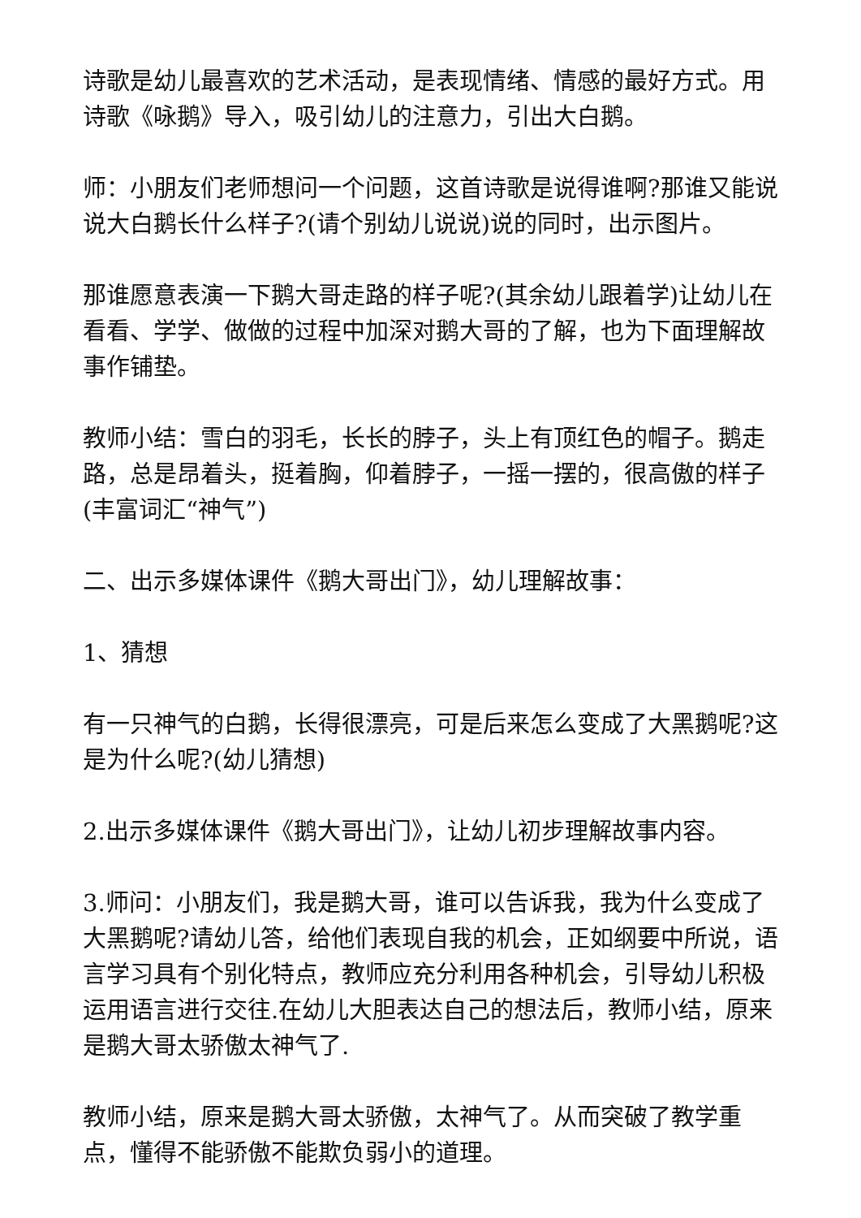诗歌是幼儿最喜欢的艺术活动，是表现情绪、情感的最好方式。用诗歌《咏鹅》导入，吸引幼儿的注意力，引出大白鹅。
师：小朋友们老师想问一个问题，这首诗歌是说得谁啊?那谁又能说说大白鹅长什么样子?(请个别幼儿说说)说的同时，出示图片。
那谁愿意表演一下鹅大哥走路的样子呢?(其余幼儿跟着学)让幼儿在看看、学学、做做的过程中加深对鹅大哥的了解，也为下面理解故事作铺垫。
教师小结：雪白的羽毛，长长的脖子，头上有顶红色的帽子。鹅走路，总是昂着头，挺着胸，仰着脖子，一摇一摆的，很高傲的样子(丰富词汇“神气”)
二、出示多媒体课件《鹅大哥出门》，幼儿理解故事：
1、猜想
有一只神气的白鹅，长得很漂亮，可是后来怎么变成了大黑鹅呢?这是为什么呢?(幼儿猜想)
2.出示多媒体课件《鹅大哥出门》，让幼儿初步理解故事内容。
3.师问：小朋友们，我是鹅大哥，谁可以告诉我，我为什么变成了大黑鹅呢?请幼儿答，给他们表现自我的机会，正如纲要中所说，语言学习具有个别化特点，教师应充分利用各种机会，引导幼儿积极运用语言进行交往.在幼儿大胆表达自己的想法后，教师小结，原来是鹅大哥太骄傲太神气了.
教师小结，原来是鹅大哥太骄傲，太神气了。从而突破了教学重点，懂得不能骄傲不能欺负弱小的道理。